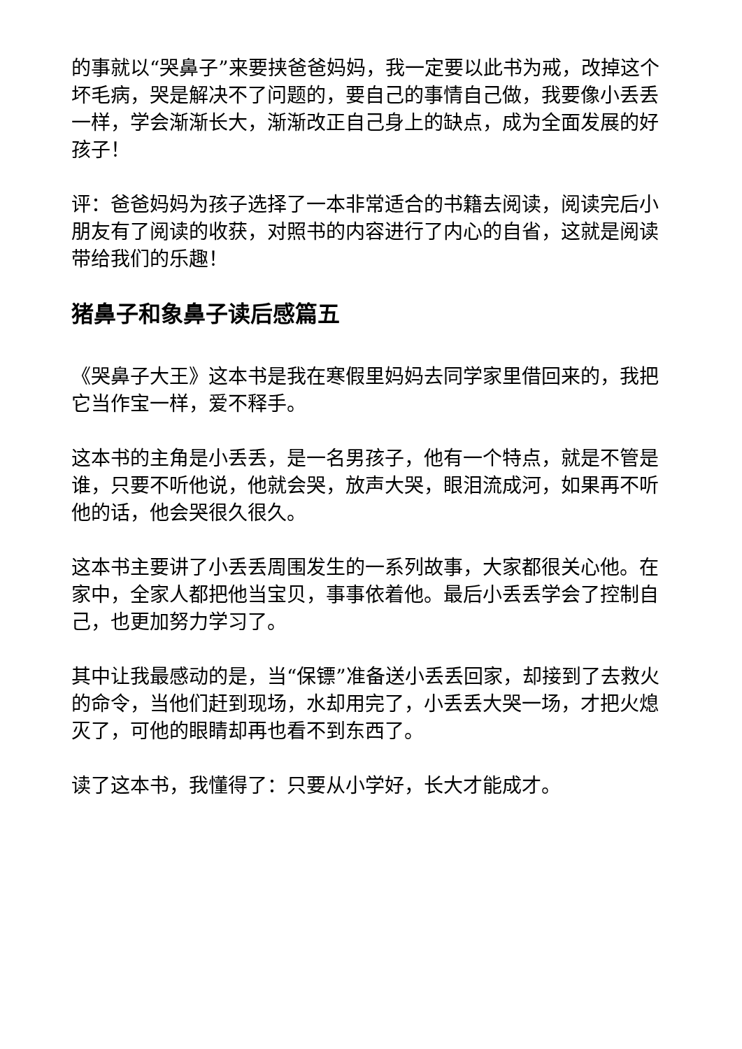的事就以“哭鼻子”来要挟爸爸妈妈，我一定要以此书为戒，改掉这个坏毛病，哭是解决不了问题的，要自己的事情自己做，我要像小丢丢一样，学会渐渐长大，渐渐改正自己身上的缺点，成为全面发展的好孩子！
评：爸爸妈妈为孩子选择了一本非常适合的书籍去阅读，阅读完后小朋友有了阅读的收获，对照书的内容进行了内心的自省，这就是阅读带给我们的乐趣！
猪鼻子和象鼻子读后感篇五
《哭鼻子大王》这本书是我在寒假里妈妈去同学家里借回来的，我把它当作宝一样，爱不释手。
这本书的主角是小丢丢，是一名男孩子，他有一个特点，就是不管是谁，只要不听他说，他就会哭，放声大哭，眼泪流成河，如果再不听他的话，他会哭很久很久。
这本书主要讲了小丢丢周围发生的一系列故事，大家都很关心他。在家中，全家人都把他当宝贝，事事依着他。最后小丢丢学会了控制自己，也更加努力学习了。
其中让我最感动的是，当“保镖”准备送小丢丢回家，却接到了去救火的命令，当他们赶到现场，水却用完了，小丢丢大哭一场，才把火熄灭了，可他的眼睛却再也看不到东西了。
读了这本书，我懂得了：只要从小学好，长大才能成才。